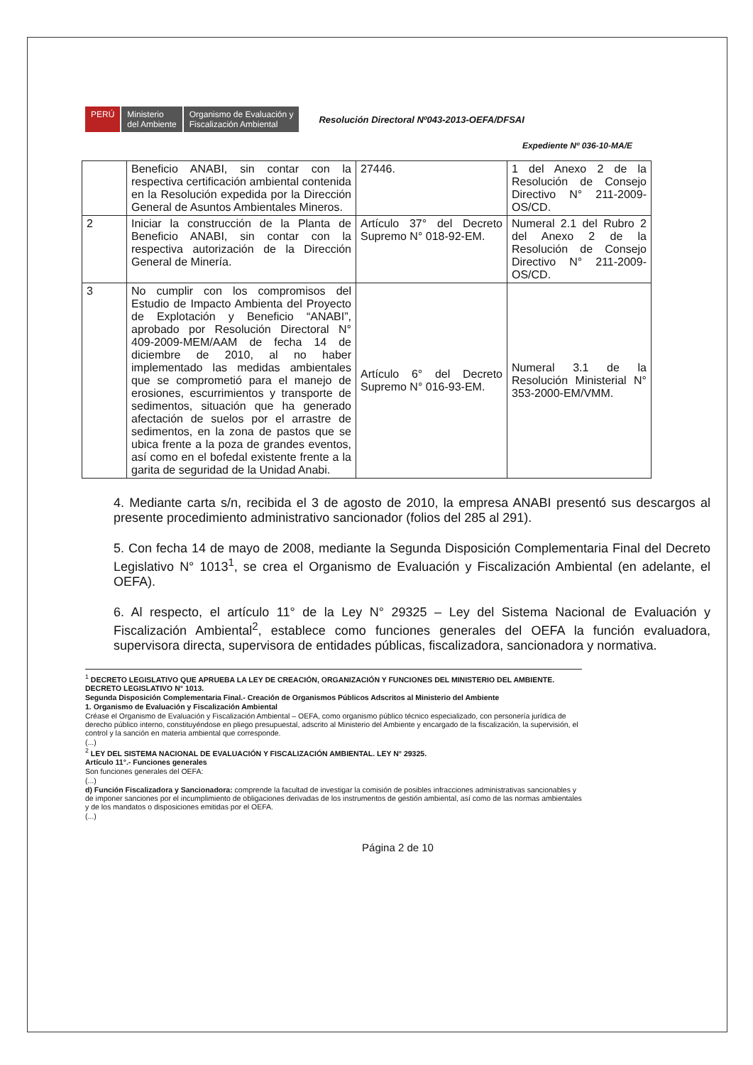PERÚ Ministerio
del Ambiente
Organismo de Evaluación y
Fiscalización Ambiental
Resolución Directoral Nº043-2013-OEFA/DFSAI
Expediente Nº 036-10-MA/E
| | Beneficio ANABI, sin contar con la respectiva certificación ambiental contenida en la Resolución expedida por la Dirección General de Asuntos Ambientales Mineros. | 27446. | 1 del Anexo 2 de la Resolución de Consejo Directivo N° 211-2009-OS/CD. |
| 2 | Iniciar la construcción de la Planta de Beneficio ANABI, sin contar con la respectiva autorización de la Dirección General de Minería. | Artículo 37° del Decreto Supremo N° 018-92-EM. | Numeral 2.1 del Rubro 2 del Anexo 2 de la Resolución de Consejo Directivo N° 211-2009-OS/CD. |
| 3 | No cumplir con los compromisos del Estudio de Impacto Ambienta del Proyecto de Explotación y Beneficio “ANABI”, aprobado por Resolución Directoral N° 409-2009-MEM/AAM de fecha 14 de diciembre de 2010, al no haber implementado las medidas ambientales que se comprometió para el manejo de erosiones, escurrimientos y transporte de sedimentos, situación que ha generado afectación de suelos por el arrastre de sedimentos, en la zona de pastos que se ubica frente a la poza de grandes eventos, así como en el bofedal existente frente a la garita de seguridad de la Unidad Anabi. | Artículo 6° del Decreto Supremo N° 016-93-EM. | Numeral 3.1 de la Resolución Ministerial N° 353-2000-EM/VMM. |
4. Mediante carta s/n, recibida el 3 de agosto de 2010, la empresa ANABI presentó sus descargos al presente procedimiento administrativo sancionador (folios del 285 al 291).
5. Con fecha 14 de mayo de 2008, mediante la Segunda Disposición Complementaria Final del Decreto Legislativo N° 1013<sup>1</sup>, se crea el Organismo de Evaluación y Fiscalización Ambiental (en adelante, el OEFA).
6. Al respecto, el artículo 11° de la Ley N° 29325 – Ley del Sistema Nacional de Evaluación y Fiscalización Ambiental<sup>2</sup>, establece como funciones generales del OEFA la función evaluadora, supervisora directa, supervisora de entidades públicas, fiscalizadora, sancionadora y normativa.
<sup>1</sup> DECRETO LEGISLATIVO QUE APRUEBA LA LEY DE CREACIÓN, ORGANIZACIÓN Y FUNCIONES DEL MINISTERIO DEL AMBIENTE. DECRETO LEGISLATIVO N° 1013.
Segunda Disposición Complementaria Final.- Creación de Organismos Públicos Adscritos al Ministerio del Ambiente
1. Organismo de Evaluación y Fiscalización Ambiental
Créase el Organismo de Evaluación y Fiscalización Ambiental – OEFA, como organismo público técnico especializado, con personería jurídica de derecho público interno, constituyéndose en pliego presupuestal, adscrito al Ministerio del Ambiente y encargado de la fiscalización, la supervisión, el control y la sanción en materia ambiental que corresponde.
(...)
<sup>2</sup> LEY DEL SISTEMA NACIONAL DE EVALUACIÓN Y FISCALIZACIÓN AMBIENTAL. LEY N° 29325.
Artículo 11°.- Funciones generales
Son funciones generales del OEFA:
(...)
d) Función Fiscalizadora y Sancionadora: comprende la facultad de investigar la comisión de posibles infracciones administrativas sancionables y de imponer sanciones por el incumplimiento de obligaciones derivadas de los instrumentos de gestión ambiental, así como de las normas ambientales y de los mandatos o disposiciones emitidas por el OEFA.
(...)
Página 2 de 10